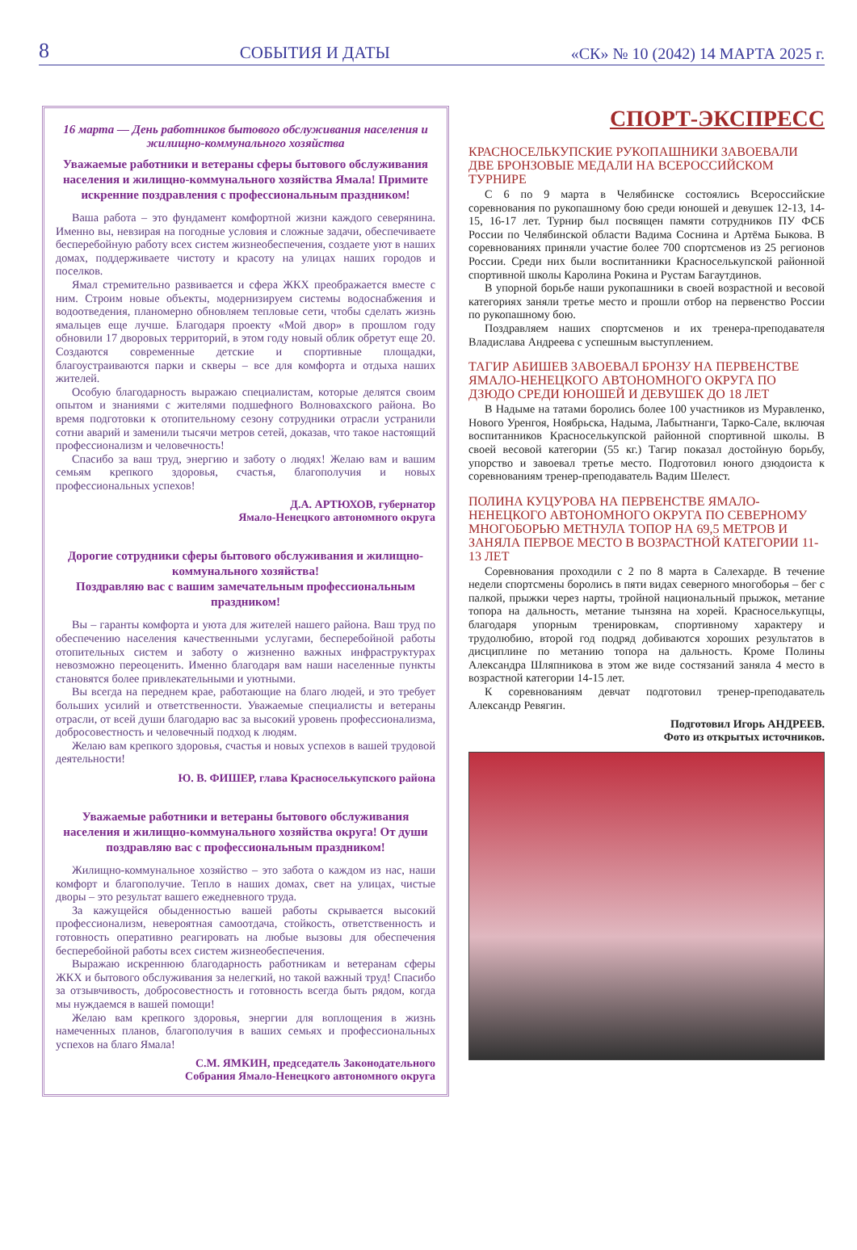8 СОБЫТИЯ И ДАТЫ «СК» № 10 (2042) 14 МАРТА 2025 г.
16 марта — День работников бытового обслуживания населения и жилищно-коммунального хозяйства
Уважаемые работники и ветераны сферы бытового обслуживания населения и жилищно-коммунального хозяйства Ямала! Примите искренние поздравления с профессиональным праздником!
Ваша работа – это фундамент комфортной жизни каждого северянина. Именно вы, невзирая на погодные условия и сложные задачи, обеспечиваете бесперебойную работу всех систем жизнеобеспечения, создаете уют в наших домах, поддерживаете чистоту и красоту на улицах наших городов и поселков.
Ямал стремительно развивается и сфера ЖКХ преображается вместе с ним. Строим новые объекты, модернизируем системы водоснабжения и водоотведения, планомерно обновляем тепловые сети, чтобы сделать жизнь ямальцев еще лучше. Благодаря проекту «Мой двор» в прошлом году обновили 17 дворовых территорий, в этом году новый облик обретут еще 20. Создаются современные детские и спортивные площадки, благоустраиваются парки и скверы – все для комфорта и отдыха наших жителей.
Особую благодарность выражаю специалистам, которые делятся своим опытом и знаниями с жителями подшефного Волновахского района. Во время подготовки к отопительному сезону сотрудники отрасли устранили сотни аварий и заменили тысячи метров сетей, доказав, что такое настоящий профессионализм и человечность!
Спасибо за ваш труд, энергию и заботу о людях! Желаю вам и вашим семьям крепкого здоровья, счастья, благополучия и новых профессиональных успехов!
Д.А. АРТЮХОВ, губернатор
Ямало-Ненецкого автономного округа
Дорогие сотрудники сферы бытового обслуживания и жилищно-коммунального хозяйства!
Поздравляю вас с вашим замечательным профессиональным праздником!
Вы – гаранты комфорта и уюта для жителей нашего района. Ваш труд по обеспечению населения качественными услугами, бесперебойной работы отопительных систем и заботу о жизненно важных инфраструктурах невозможно переоценить. Именно благодаря вам наши населенные пункты становятся более привлекательными и уютными.
Вы всегда на переднем крае, работающие на благо людей, и это требует больших усилий и ответственности. Уважаемые специалисты и ветераны отрасли, от всей души благодарю вас за высокий уровень профессионализма, добросовестность и человечный подход к людям.
Желаю вам крепкого здоровья, счастья и новых успехов в вашей трудовой деятельности!
Ю. В. ФИШЕР, глава Красноселькупского района
Уважаемые работники и ветераны бытового обслуживания населения и жилищно-коммунального хозяйства округа! От души поздравляю вас с профессиональным праздником!
Жилищно-коммунальное хозяйство – это забота о каждом из нас, наши комфорт и благополучие. Тепло в наших домах, свет на улицах, чистые дворы – это результат вашего ежедневного труда.
За кажущейся обыденностью вашей работы скрывается высокий профессионализм, невероятная самоотдача, стойкость, ответственность и готовность оперативно реагировать на любые вызовы для обеспечения бесперебойной работы всех систем жизнеобеспечения.
Выражаю искреннюю благодарность работникам и ветеранам сферы ЖКХ и бытового обслуживания за нелегкий, но такой важный труд! Спасибо за отзывчивость, добросовестность и готовность всегда быть рядом, когда мы нуждаемся в вашей помощи!
Желаю вам крепкого здоровья, энергии для воплощения в жизнь намеченных планов, благополучия в ваших семьях и профессиональных успехов на благо Ямала!
С.М. ЯМКИН, председатель Законодательного
Собрания Ямало-Ненецкого автономного округа
СПОРТ-ЭКСПРЕСС
КРАСНОСЕЛЬКУПСКИЕ РУКОПАШНИКИ ЗАВОЕВАЛИ ДВЕ БРОНЗОВЫЕ МЕДАЛИ НА ВСЕРОССИЙСКОМ ТУРНИРЕ
С 6 по 9 марта в Челябинске состоялись Всероссийские соревнования по рукопашному бою среди юношей и девушек 12-13, 14-15, 16-17 лет. Турнир был посвящен памяти сотрудников ПУ ФСБ России по Челябинской области Вадима Соснина и Артёма Быкова. В соревнованиях приняли участие более 700 спортсменов из 25 регионов России. Среди них были воспитанники Красноселькупской районной спортивной школы Каролина Рокина и Рустам Багаутдинов.
В упорной борьбе наши рукопашники в своей возрастной и весовой категориях заняли третье место и прошли отбор на первенство России по рукопашному бою.
Поздравляем наших спортсменов и их тренера-преподавателя Владислава Андреева с успешным выступлением.
ТАГИР АБИШЕВ ЗАВОЕВАЛ БРОНЗУ НА ПЕРВЕНСТВЕ ЯМАЛО-НЕНЕЦКОГО АВТОНОМНОГО ОКРУГА ПО ДЗЮДО СРЕДИ ЮНОШЕЙ И ДЕВУШЕК ДО 18 ЛЕТ
В Надыме на татами боролись более 100 участников из Муравленко, Нового Уренгоя, Ноябрьска, Надыма, Лабытнанги, Тарко-Сале, включая воспитанников Красноселькупской районной спортивной школы. В своей весовой категории (55 кг.) Тагир показал достойную борьбу, упорство и завоевал третье место. Подготовил юного дзюдоиста к соревнованиям тренер-преподаватель Вадим Шелест.
ПОЛИНА КУЦУРОВА НА ПЕРВЕНСТВЕ ЯМАЛО-НЕНЕЦКОГО АВТОНОМНОГО ОКРУГА ПО СЕВЕРНОМУ МНОГОБОРЬЮ МЕТНУЛА ТОПОР НА 69,5 МЕТРОВ И ЗАНЯЛА ПЕРВОЕ МЕСТО В ВОЗРАСТНОЙ КАТЕГОРИИ 11-13 ЛЕТ
Соревнования проходили с 2 по 8 марта в Салехарде. В течение недели спортсмены боролись в пяти видах северного многоборья – бег с палкой, прыжки через нарты, тройной национальный прыжок, метание топора на дальность, метание тынзяна на хорей. Красноселькупцы, благодаря упорным тренировкам, спортивному характеру и трудолюбию, второй год подряд добиваются хороших результатов в дисциплине по метанию топора на дальность. Кроме Полины Александра Шляпникова в этом же виде состязаний заняла 4 место в возрастной категории 14-15 лет.
К соревнованиям девчат подготовил тренер-преподаватель Александр Ревягин.
Подготовил Игорь АНДРЕЕВ.
Фото из открытых источников.